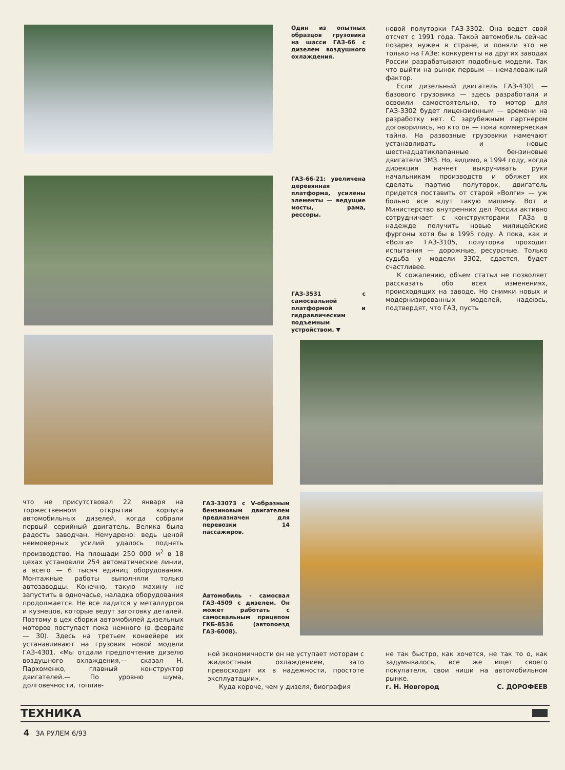Один из опытных образцов грузовика на шасси ГАЗ-66 с дизелем воздушного охлаждения.
новой полуторки ГАЗ-3302. Она ведет свой отсчет с 1991 года. Такой автомобиль сейчас позарез нужен в стране, и поняли это не только на ГАЗе: конкуренты на других заводах России разрабатывают подобные модели. Так что выйти на рынок первым — немаловажный фактор.
Если дизельный двигатель ГАЗ-4301 — базового грузовика — здесь разработали и освоили самостоятельно, то мотор для ГАЗ-3302 будет лицензионным — времени на разработку нет. С зарубежным партнером договорились, но кто он — пока коммерческая тайна. На развозные грузовики намечают устанавливать и новые шестнадцатиклапанные бензиновые двигатели ЗМЗ. Но, видимо, в 1994 году, когда дирекция начнет выкручивать руки начальникам производств и обяжет их сделать партию полуторок, двигатель придется поставить от старой «Волги» — уж больно все ждут такую машину. Вот и Министерство внутренних дел России активно сотрудничает с конструкторами ГАЗа в надежде получить новые милицейские фургоны хотя бы в 1995 году. А пока, как и «Волга» ГАЗ-3105, полуторка проходит испытания — дорожные, ресурсные. Только судьба у модели 3302, сдается, будет счастливее.
К сожалению, объем статьи не позволяет рассказать обо всех изменениях, происходящих на заводе. Но снимки новых и модернизированных моделей, надеюсь, подтвердят, что ГАЗ, пусть
ГАЗ-66-21: увеличена деревянная платформа, усилены элементы — ведущие мосты, рама, рессоры.
ГАЗ-3531 с самосвальной платформой и гидравлическим подъемным устройством. ▼
что не присутствовал 22 января на торжественном открытии корпуса автомобильных дизелей, когда собрали первый серийный двигатель. Велика была радость заводчан. Немудрено: ведь ценой неимоверных усилий удалось поднять производство. На площади 250 000 м<sup>2</sup> в 18 цехах установили 254 автоматические линии, а всего — 6 тысяч единиц оборудования. Монтажные работы выполняли только автозаводцы. Конечно, такую махину не запустить в одночасье, наладка оборудования продолжается. Не все ладится у металлургов и кузнецов, которые ведут заготовку деталей. Поэтому в цех сборки автомобилей дизельных моторов поступает пока немного (в феврале — 30). Здесь на третьем конвейере их устанавливают на грузовик новой модели ГАЗ-4301. «Мы отдали предпочтение дизелю воздушного охлаждения,— сказал Н. Пархоменко, главный конструктор двигателей.— По уровню шума, долговечности, топлив-
ГАЗ-33073 с V-образным бензиновым двигателем предназначен для перевозки 14 пассажиров.
Автомобиль - самосвал ГАЗ-4509 с дизелем. Он может работать с самосвальным прицепом ГКБ-8536 (автопоезд ГАЗ-6008).
ной экономичности он не уступает моторам с жидкостным охлаждением, зато превосходит их в надежности, простоте эксплуатации».
Куда короче, чем у дизеля, биография
не так быстро, как хочется, не так то о, как задумывалось, все же ищет своего покупателя, свои ниши на автомобильном рынке.
г. Н. Новгород С. ДОРОФЕЕВ
ТЕХНИКА
4 ЗА РУЛЕМ 6/93